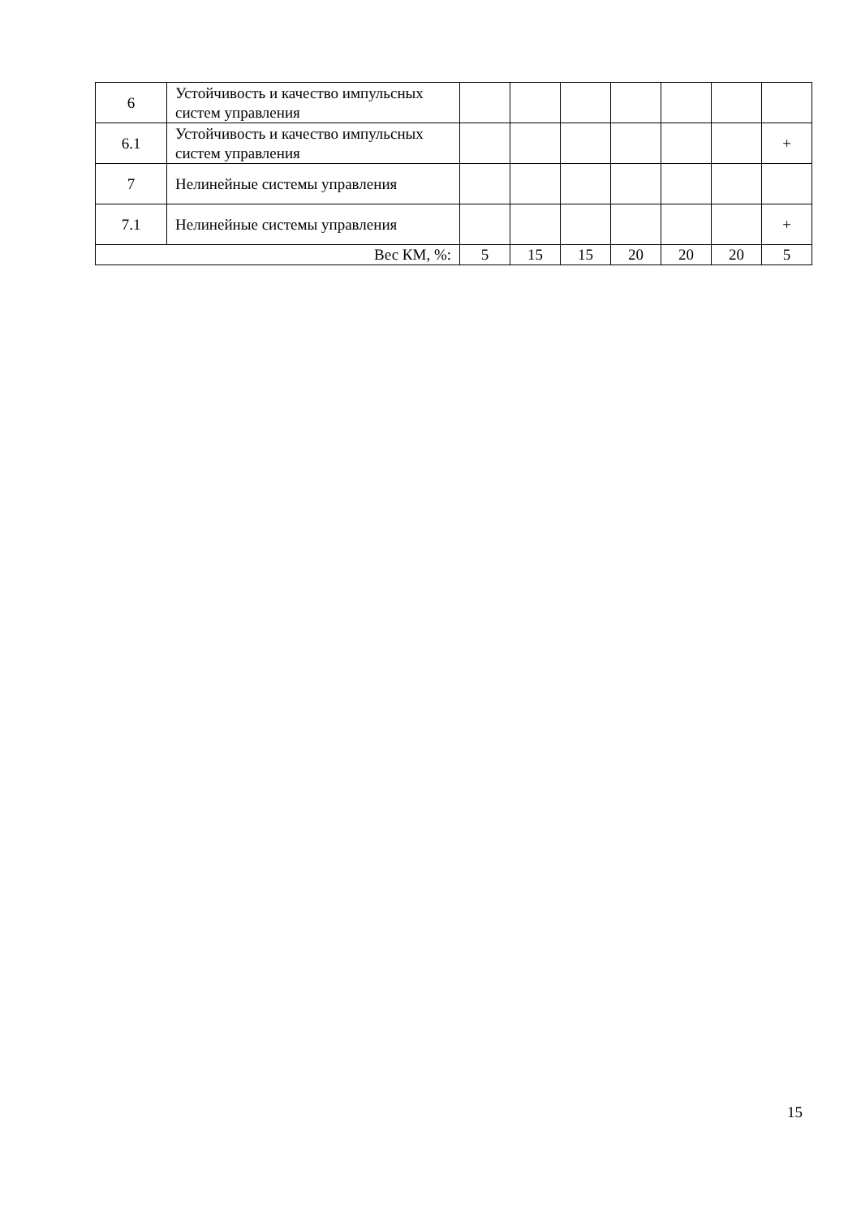| 6 | Устойчивость и качество импульсных систем управления | | | | | | | |
| 6.1 | Устойчивость и качество импульсных систем управления | | | | | | | + |
| 7 | Нелинейные системы управления | | | | | | | |
| 7.1 | Нелинейные системы управления | | | | | | | + |
| Вес КМ, %: | | 5 | 15 | 15 | 20 | 20 | 20 | 5 |
15